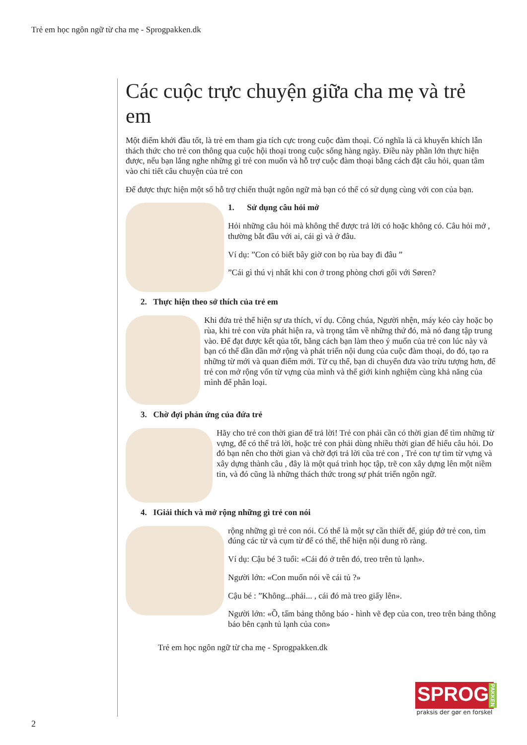Trẻ em học ngôn ngữ từ cha mẹ - Sprogpakken.dk
Các cuộc trực chuyện giữa cha mẹ và trẻ em
Một điểm khởi đầu tốt, là trẻ em tham gia tích cực trong cuộc đàm thoại. Có nghĩa là cả khuyến khích lẫn thách thức cho trẻ con thông qua cuộc hội thoại trong cuộc sống hàng ngày. Điều này phần lớn thực hiện được, nếu bạn lắng nghe những gì trẻ con muốn và hỗ trợ cuộc đàm thoại bằng cách đặt câu hỏi, quan tâm vào chi tiết câu chuyện của trẻ con
Để được thực hiện một số hỗ trợ chiến thuật ngôn ngữ mà bạn có thể có sử dụng cùng với con của bạn.
1. Sử dụng câu hỏi mở
Hỏi những câu hỏi mà không thể được trả lời có hoặc không có. Câu hỏi mở , thường bắt đầu với ai, cái gì và ở đâu.
Ví dụ: ”Con có biết bây giờ con bọ rùa bay đi đâu ”
”Cái gì thú vị nhất khi con ở trong phòng chơi gối với Søren?
2. Thực hiện theo sở thích của trẻ em
Khi đứa trẻ thể hiện sự ưa thích, ví dụ. Công chúa, Người nhện, máy kéo cày hoặc bọ rùa, khi trẻ con vừa phát hiện ra, và trọng tâm về những thứ đó, mà nó đang tập trung vào. Để đạt được kết qủa tốt, bằng cách bạn làm theo ý muốn của trẻ con lúc này và bạn có thể dần dần mở rộng và phát triển nội dung của cuộc đàm thoại, do đó, tạo ra những từ mới và quan điểm mới. Từ cụ thể, bạn di chuyển đưa vào trừu tượng hơn, để trẻ con mở rộng vốn từ vựng của mình và thế giới kinh nghiệm cùng khả năng của mình để phân loại.
3. Chờ đợi phản ứng của đứa trẻ
Hãy cho trẻ con thời gian để trả lời! Trẻ con phải cần có thời gian để tìm những từ vựng, để có thể trả lời, hoặc trẻ con phải dùng nhiều thời gian để hiểu câu hỏi. Do đó bạn nên cho thời gian và chờ đợi trả lời cũa trẻ con , Trẻ con tự tìm từ vựng và xây dựng thành câu , đây là một quá trình học tập, trẽ con xây dựng lên một niềm tin, và đó cũng là những thách thức trong sự phát triển ngôn ngữ.
4. IGiải thích và mở rộng những gì trẻ con nói
rộng những gì trẻ con nói. Có thể là một sự cần thiết để, giúp đở trẻ con, tìm đúng các từ và cụm từ để có thể, thể hiện nội dung rõ ràng.
Ví dụ: Cậu bé 3 tuổi: «Cái đó ở trên đó, treo trên tủ lạnh».
Người lớn: «Con muốn nói về cái tủ ?»
Cậu bé : ”Không...phải... , cái đó mà treo giấy lên».
Người lớn: «Ồ, tấm bảng thông báo - hình vẽ đẹp của con, treo trên bảng thông báo bên cạnh tủ lạnh của con»
Trẻ em học ngôn ngữ từ cha mẹ - Sprogpakken.dk
SPROG PAKKEN
praksis der gør en forskel
2